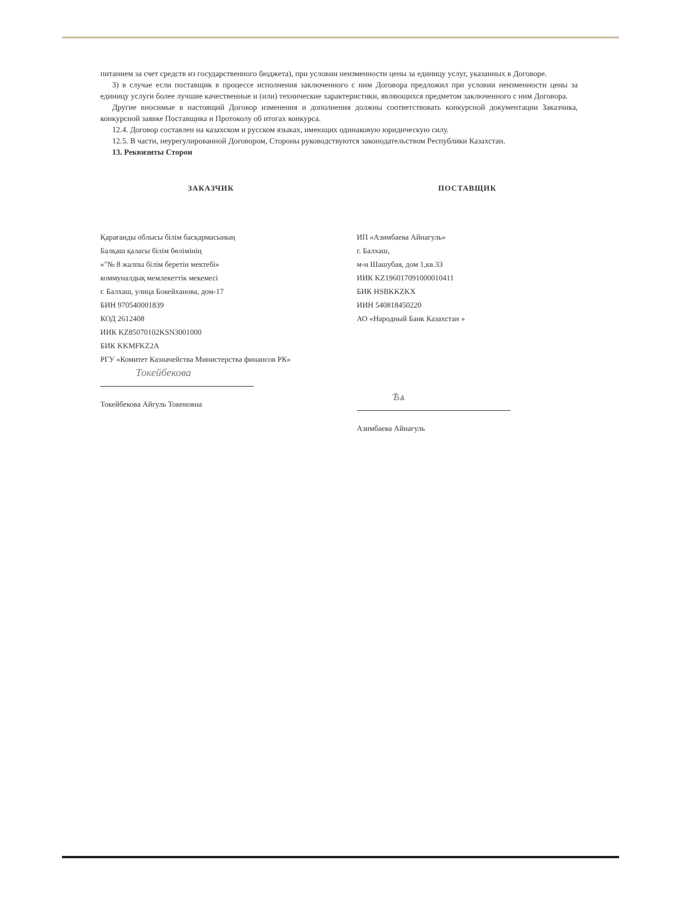питанием за счет средств из государственного бюджета), при условии неизменности цены за единицу услуг, указанных в Договоре.
3) в случае если поставщик в процессе исполнения заключенного с ним Договора предложил при условии неизменности цены за единицу услуги более лучшие качественные и (или) технические характеристики, являющихся предметом заключенного с ним Договора.
Другие вносимые в настоящий Договор изменения и дополнения должны соответствовать конкурсной документации Заказчика, конкурсной заявке Поставщика и Протоколу об итогах конкурса.
12.4. Договор составлен на казахском и русском языках, имеющих одинаковую юридическую силу.
12.5. В части, неурегулированной Договором, Стороны руководствуются законодательством Республики Казахстан.
13. Реквизиты Сторон
ЗАКАЗЧИК
Қарағанды облысы білім басқармасының
Балқаш қаласы білім бөлімінің
«"№ 8 жалпы білім беретін мектебі»
коммуналдық мемлекеттік мекемесі
г. Балхаш, улица Бокейханова, дом-17
БИН 970540001839
КОД 2612408
ИИК KZ85070102KSN3001000
БИК KKMFKZ2A
РГУ «Комитет Казначейства Министерства финансов РК»
Токейбекова
Токейбекова Айгуль Токеновна
ПОСТАВЩИК
ИП «Азимбаева Айнагуль»
г. Балхаш,
м-н Шашубая, дом 1,кв.33
ИИК KZ196017091000010411
БИК HSBKKZKX
ИИН 540818450220
АО «Народный Банк Казахстан »
Ѣѧ
Азимбаева Айнагуль